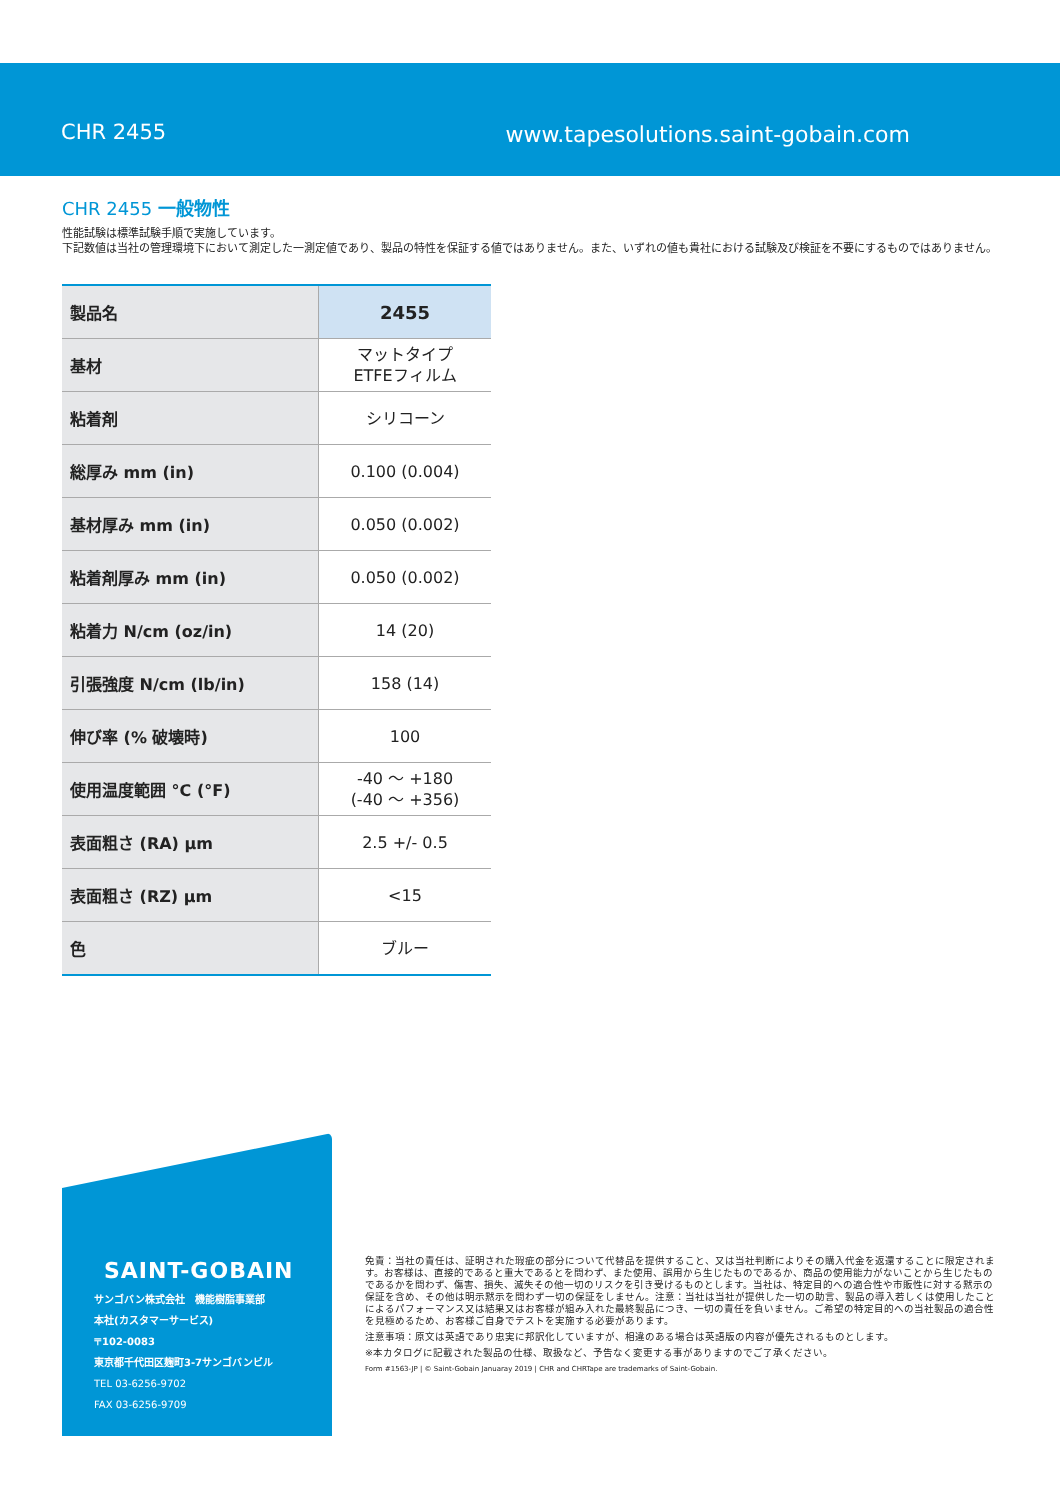CHR 2455 www.tapesolutions.saint-gobain.com
CHR 2455 一般物性
性能試験は標準試験手順で実施しています。
下記数値は当社の管理環境下において測定した一測定値であり、製品の特性を保証する値ではありません。また、いずれの値も貴社における試験及び検証を不要にするものではありません。
| 製品名 | 2455 |
| 基材 | マットタイプ ETFEフィルム |
| 粘着剤 | シリコーン |
| 総厚み mm (in) | 0.100 (0.004) |
| 基材厚み mm (in) | 0.050 (0.002) |
| 粘着剤厚み mm (in) | 0.050 (0.002) |
| 粘着力 N/cm (oz/in) | 14 (20) |
| 引張強度 N/cm (lb/in) | 158 (14) |
| 伸び率 (% 破壊時) | 100 |
| 使用温度範囲 °C (°F) | -40 ～ +180 (-40 ～ +356) |
| 表面粗さ (RA) μm | 2.5 +/- 0.5 |
| 表面粗さ (RZ) μm | <15 |
| 色 | ブルー |
SAINT-GOBAIN
サンゴバン株式会社　機能樹脂事業部
本社(カスタマーサービス)
〒102-0083
東京都千代田区麹町3-7サンゴバンビル
TEL 03-6256-9702
FAX 03-6256-9709
免責：当社の責任は、証明された瑕疵の部分について代替品を提供すること、又は当社判断によりその購入代金を返還することに限定されます。お客様は、直接的であると重大であるとを問わず、また使用、誤用から生じたものであるか、商品の使用能力がないことから生じたものであるかを問わず、傷害、損失、滅失その他一切のリスクを引き受けるものとします。当社は、特定目的への適合性や市販性に対する黙示の保証を含め、その他は明示黙示を問わず一切の保証をしません。注意：当社は当社が提供した一切の助言、製品の導入若しくは使用したことによるパフォーマンス又は結果又はお客様が組み入れた最終製品につき、一切の責任を負いません。ご希望の特定目的への当社製品の適合性を見極めるため、お客様ご自身でテストを実施する必要があります。
注意事項：原文は英語であり忠実に邦訳化していますが、相違のある場合は英語版の内容が優先されるものとします。
※本カタログに記載された製品の仕様、取扱など、予告なく変更する事がありますのでご了承ください。
Form #1563-JP | © Saint-Gobain Januaray 2019 | CHR and CHRTape are trademarks of Saint-Gobain.